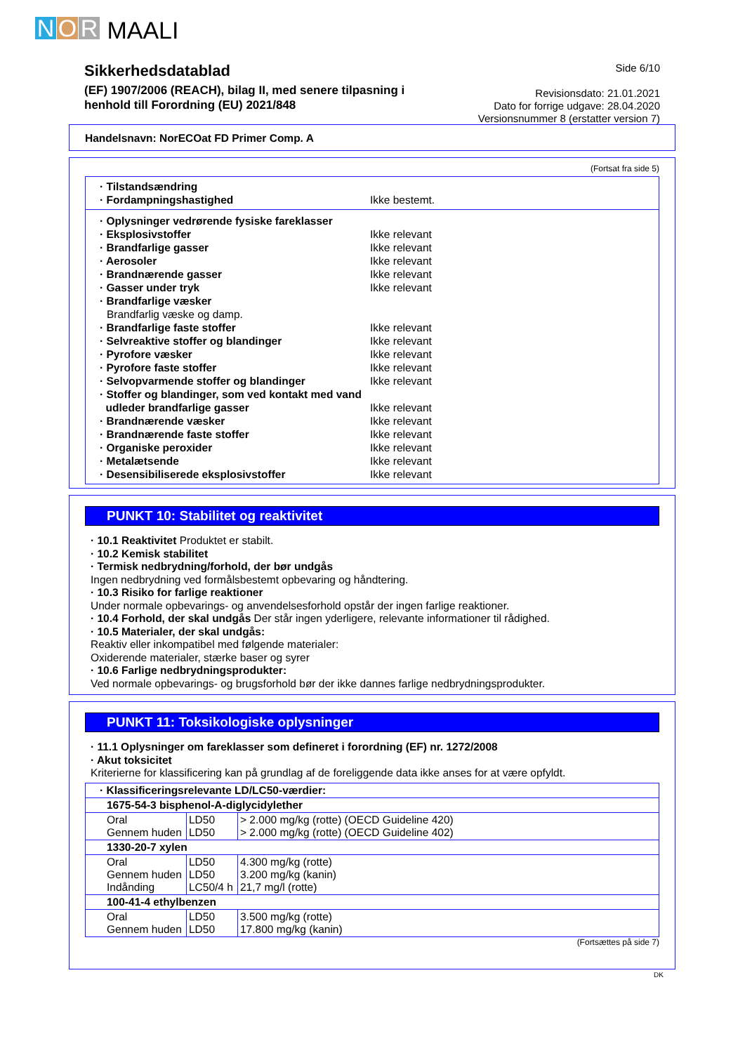N O R MAALI
Sikkerhedsdatablad
(EF) 1907/2006 (REACH), bilag II, med senere tilpasning i henhold till Forordning (EU) 2021/848
Side 6/10
Revisionsdato: 21.01.2021
Dato for forrige udgave: 28.04.2020
Versionsnummer 8 (erstatter version 7)
Handelsnavn: NorECOat FD Primer Comp. A
(Fortsat fra side 5)
· Tilstandsændring
· Fordampningshastighed Ikke bestemt.
· Oplysninger vedrørende fysiske fareklasser
· Eksplosivstoffer Ikke relevant
· Brandfarlige gasser Ikke relevant
· Aerosoler Ikke relevant
· Brandnærende gasser Ikke relevant
· Gasser under tryk Ikke relevant
· Brandfarlige væsker
Brandfarlig væske og damp.
· Brandfarlige faste stoffer Ikke relevant
· Selvreaktive stoffer og blandinger Ikke relevant
· Pyrofore væsker Ikke relevant
· Pyrofore faste stoffer Ikke relevant
· Selvopvarmende stoffer og blandinger Ikke relevant
· Stoffer og blandinger, som ved kontakt med vand
udleder brandfarlige gasser Ikke relevant
· Brandnærende væsker Ikke relevant
· Brandnærende faste stoffer Ikke relevant
· Organiske peroxider Ikke relevant
· Metalætsende Ikke relevant
· Desensibiliserede eksplosivstoffer Ikke relevant
PUNKT 10: Stabilitet og reaktivitet
· 10.1 Reaktivitet Produktet er stabilt.
· 10.2 Kemisk stabilitet
· Termisk nedbrydning/forhold, der bør undgås
Ingen nedbrydning ved formålsbestemt opbevaring og håndtering.
· 10.3 Risiko for farlige reaktioner
Under normale opbevarings- og anvendelsesforhold opstår der ingen farlige reaktioner.
· 10.4 Forhold, der skal undgås Der står ingen yderligere, relevante informationer til rådighed.
· 10.5 Materialer, der skal undgås:
Reaktiv eller inkompatibel med følgende materialer:
Oxiderende materialer, stærke baser og syrer
· 10.6 Farlige nedbrydningsprodukter:
Ved normale opbevarings- og brugsforhold bør der ikke dannes farlige nedbrydningsprodukter.
PUNKT 11: Toksikologiske oplysninger
· 11.1 Oplysninger om fareklasser som defineret i forordning (EF) nr. 1272/2008
· Akut toksicitet
Kriterierne for klassificering kan på grundlag af de foreliggende data ikke anses for at være opfyldt.
| · Klassificeringsrelevante LD/LC50-værdier: | | |
| 1675-54-3 bisphenol-A-diglycidylether | | |
| Oral Gennem huden | LD50 LD50 | > 2.000 mg/kg (rotte) (OECD Guideline 420) > 2.000 mg/kg (rotte) (OECD Guideline 402) |
| 1330-20-7 xylen | | |
| Oral Gennem huden Indånding | LD50 LD50 LC50/4 h | 4.300 mg/kg (rotte) 3.200 mg/kg (kanin) 21,7 mg/l (rotte) |
| 100-41-4 ethylbenzen | | |
| Oral Gennem huden | LD50 LD50 | 3.500 mg/kg (rotte) 17.800 mg/kg (kanin) |
(Fortsættes på side 7)
DK